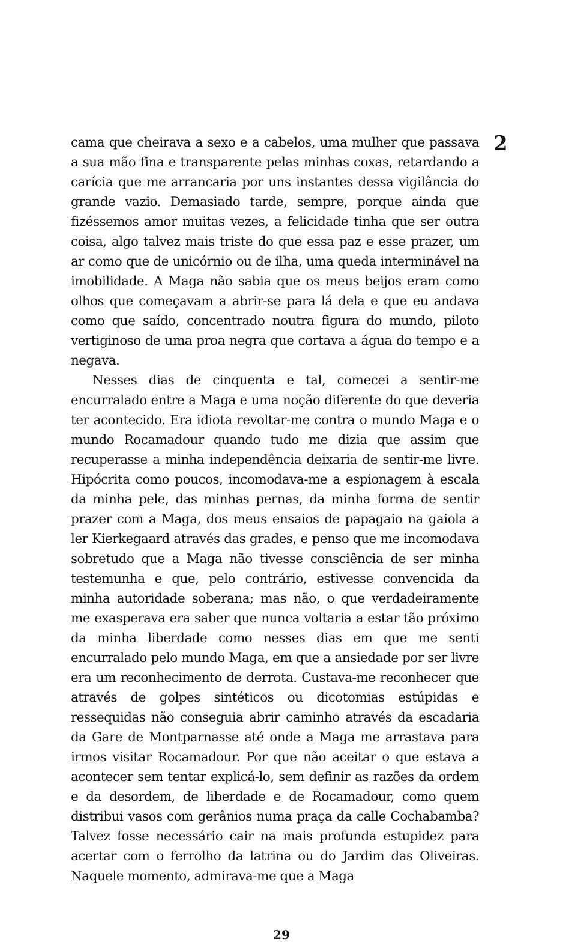2
cama que cheirava a sexo e a cabelos, uma mulher que passava a sua mão fina e transparente pelas minhas coxas, retardando a carícia que me arrancaria por uns instantes dessa vigilância do grande vazio. Demasiado tarde, sempre, porque ainda que fizéssemos amor muitas vezes, a felicidade tinha que ser outra coisa, algo talvez mais triste do que essa paz e esse prazer, um ar como que de unicórnio ou de ilha, uma queda interminável na imobilidade. A Maga não sabia que os meus beijos eram como olhos que começavam a abrir-se para lá dela e que eu andava como que saído, concentrado noutra figura do mundo, piloto vertiginoso de uma proa negra que cortava a água do tempo e a negava.
Nesses dias de cinquenta e tal, comecei a sentir-me encurralado entre a Maga e uma noção diferente do que deveria ter acontecido. Era idiota revoltar-me contra o mundo Maga e o mundo Rocamadour quando tudo me dizia que assim que recuperasse a minha independência deixaria de sentir-me livre. Hipócrita como poucos, incomodava-me a espionagem à escala da minha pele, das minhas pernas, da minha forma de sentir prazer com a Maga, dos meus ensaios de papagaio na gaiola a ler Kierkegaard através das grades, e penso que me incomodava sobretudo que a Maga não tivesse consciência de ser minha testemunha e que, pelo contrário, estivesse convencida da minha autoridade soberana; mas não, o que verdadeiramente me exasperava era saber que nunca voltaria a estar tão próximo da minha liberdade como nesses dias em que me senti encurralado pelo mundo Maga, em que a ansiedade por ser livre era um reconhecimento de derrota. Custava-me reconhecer que através de golpes sintéticos ou dicotomias estúpidas e ressequidas não conseguia abrir caminho através da escadaria da Gare de Montparnasse até onde a Maga me arrastava para irmos visitar Rocamadour. Por que não aceitar o que estava a acontecer sem tentar explicá-lo, sem definir as razões da ordem e da desordem, de liberdade e de Rocamadour, como quem distribui vasos com gerânios numa praça da calle Cochabamba? Talvez fosse necessário cair na mais profunda estupidez para acertar com o ferrolho da latrina ou do Jardim das Oliveiras. Naquele momento, admirava-me que a Maga
29